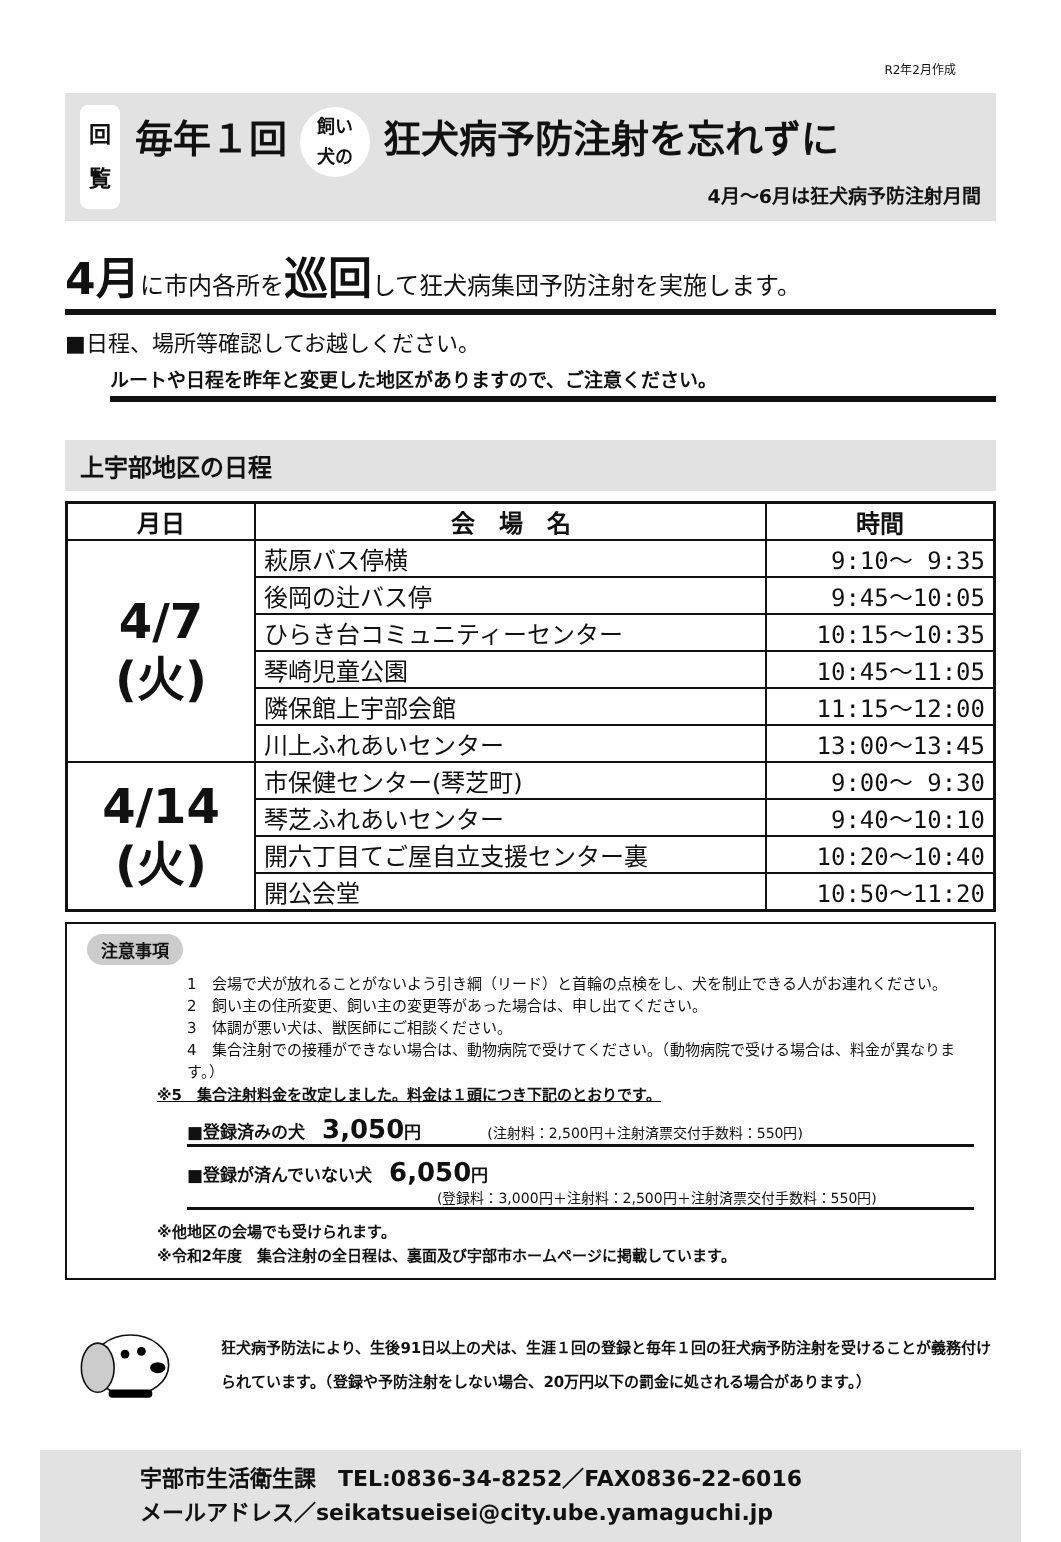R2年2月作成
回
覧
毎年１回 飼い
犬の 狂犬病予防注射を忘れずに
4月～6月は狂犬病予防注射月間
4月に市内各所を巡回して狂犬病集団予防注射を実施します。
■日程、場所等確認してお越しください。
ルートや日程を昨年と変更した地区がありますので、ご注意ください。
上宇部地区の日程
| 月日 | 会 場 名 | 時間 |
| --- | --- | --- |
| 4/7 (火) | 萩原バス停横 | 9:10～ 9:35 |
| | 後岡の辻バス停 | 9:45～10:05 |
| | ひらき台コミュニティーセンター | 10:15～10:35 |
| | 琴崎児童公園 | 10:45～11:05 |
| | 隣保館上宇部会館 | 11:15～12:00 |
| | 川上ふれあいセンター | 13:00～13:45 |
| 4/14 (火) | 市保健センター(琴芝町) | 9:00～ 9:30 |
| | 琴芝ふれあいセンター | 9:40～10:10 |
| | 開六丁目てご屋自立支援センター裏 | 10:20～10:40 |
| | 開公会堂 | 10:50～11:20 |
注意事項
1　会場で犬が放れることがないよう引き綱（リード）と首輪の点検をし、犬を制止できる人がお連れください。
2　飼い主の住所変更、飼い主の変更等があった場合は、申し出てください。
3　体調が悪い犬は、獣医師にご相談ください。
4　集合注射での接種ができない場合は、動物病院で受けてください。（動物病院で受ける場合は、料金が異なります。）
※5　集合注射料金を改定しました。料金は１頭につき下記のとおりです。
■登録済みの犬　3,050円 (注射料：2,500円＋注射済票交付手数料：550円)
■登録が済んでいない犬　6,050円
(登録料：3,000円＋注射料：2,500円＋注射済票交付手数料：550円)
※他地区の会場でも受けられます。
※令和2年度　集合注射の全日程は、裏面及び宇部市ホームページに掲載しています。
狂犬病予防法により、生後91日以上の犬は、生涯１回の登録と毎年１回の狂犬病予防注射を受けることが義務付けられています。（登録や予防注射をしない場合、20万円以下の罰金に処される場合があります。）
宇部市生活衛生課　TEL:0836-34-8252／FAX0836-22-6016
メールアドレス／seikatsueisei@city.ube.yamaguchi.jp